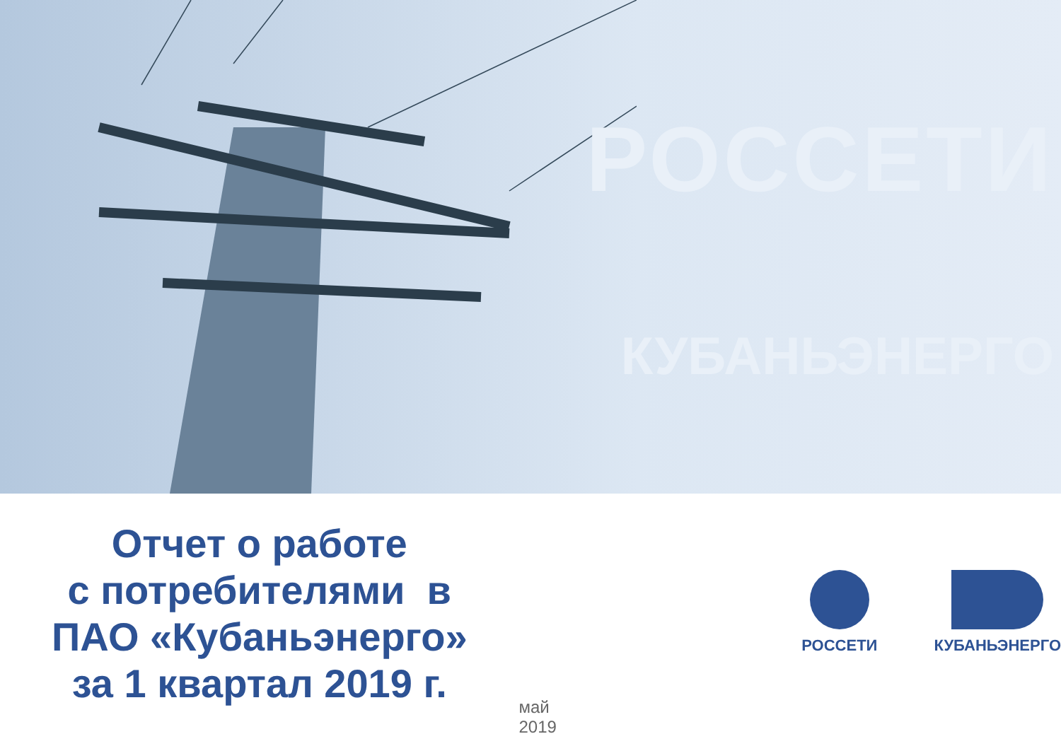РОССЕТИ
КУБАНЬЭНЕРГО
Отчет о работе
с потребителями в
ПАО «Кубаньэнерго»
за 1 квартал 2019 г.
май 2019
РОССЕТИ КУБАНЬЭНЕРГО